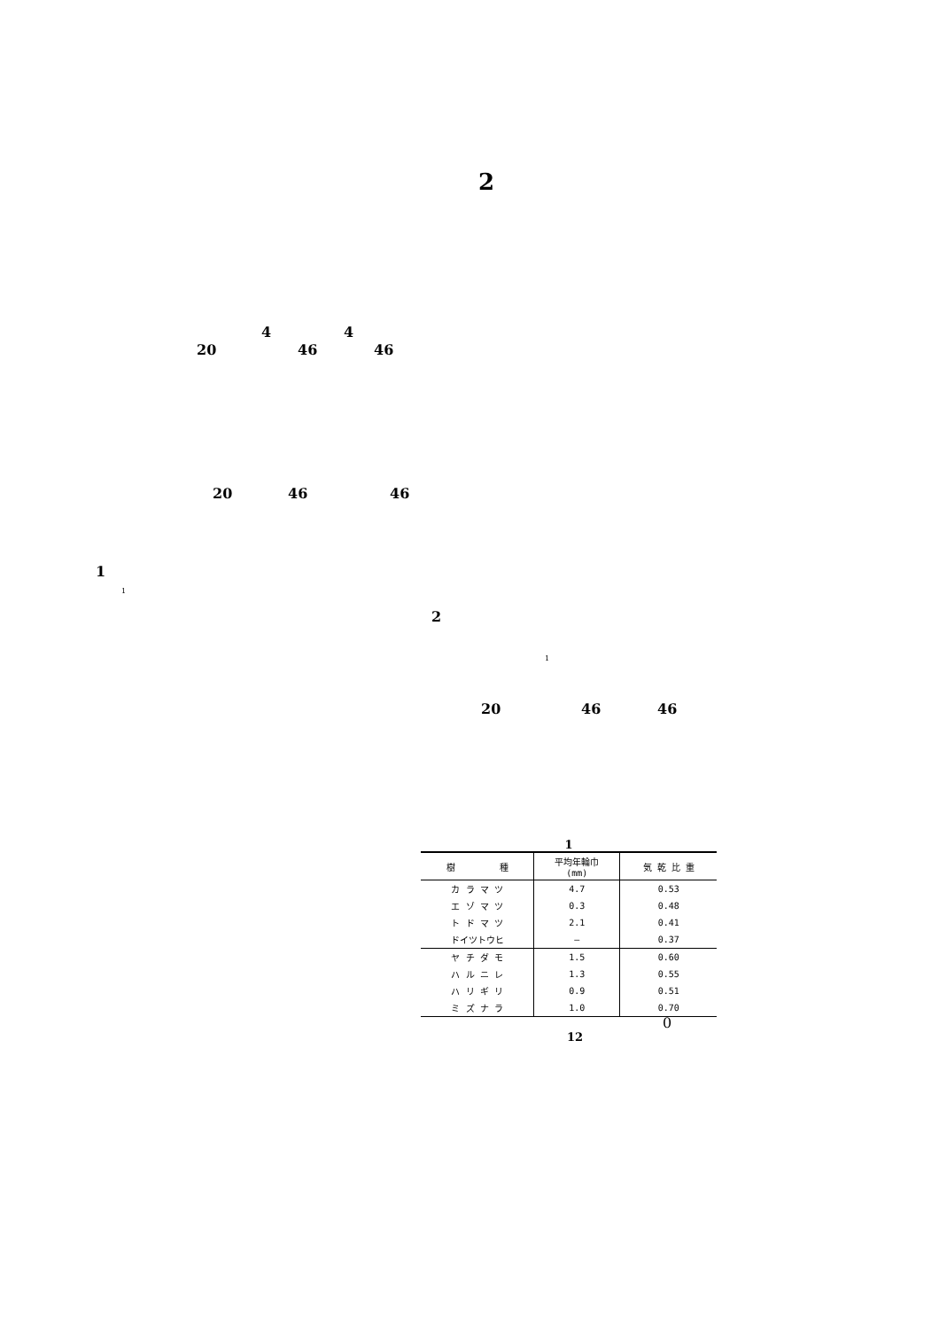2
4 4
20 46 46
20 46 46
1
1
2
1
20 46 46
1
| 樹 種 | 平均年輪巾 (mm) | 気 乾 比 重 |
| --- | --- | --- |
| カ ラ マ ツ | 4.7 | 0.53 |
| エ ゾ マ ツ | 0.3 | 0.48 |
| ト ド マ ツ | 2.1 | 0.41 |
| ドイツトウヒ | — | 0.37 |
| ヤ チ ダ モ | 1.5 | 0.60 |
| ハ ル ニ レ | 1.3 | 0.55 |
| ハ リ ギ リ | 0.9 | 0.51 |
| ミ ズ ナ ラ | 1.0 | 0.70 |
0
12